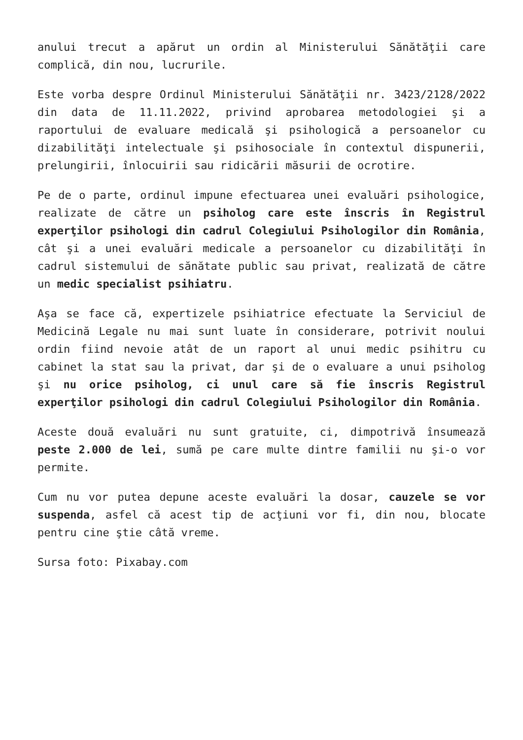anului trecut a apărut un ordin al Ministerului Sănătăţii care complică, din nou, lucrurile.
Este vorba despre Ordinul Ministerului Sănătăţii nr. 3423/2128/2022 din data de 11.11.2022, privind aprobarea metodologiei şi a raportului de evaluare medicală şi psihologică a persoanelor cu dizabilităţi intelectuale şi psihosociale în contextul dispunerii, prelungirii, înlocuirii sau ridicării măsurii de ocrotire.
Pe de o parte, ordinul impune efectuarea unei evaluări psihologice, realizate de către un psiholog care este înscris în Registrul experţilor psihologi din cadrul Colegiului Psihologilor din România, cât şi a unei evaluări medicale a persoanelor cu dizabilităţi în cadrul sistemului de sănătate public sau privat, realizată de către un medic specialist psihiatru.
Aşa se face că, expertizele psihiatrice efectuate la Serviciul de Medicină Legale nu mai sunt luate în considerare, potrivit noului ordin fiind nevoie atât de un raport al unui medic psihitru cu cabinet la stat sau la privat, dar şi de o evaluare a unui psiholog şi nu orice psiholog, ci unul care să fie înscris Registrul experţilor psihologi din cadrul Colegiului Psihologilor din România.
Aceste două evaluări nu sunt gratuite, ci, dimpotrivă însumează peste 2.000 de lei, sumă pe care multe dintre familii nu şi-o vor permite.
Cum nu vor putea depune aceste evaluări la dosar, cauzele se vor suspenda, asfel că acest tip de acţiuni vor fi, din nou, blocate pentru cine ştie câtă vreme.
Sursa foto: Pixabay.com